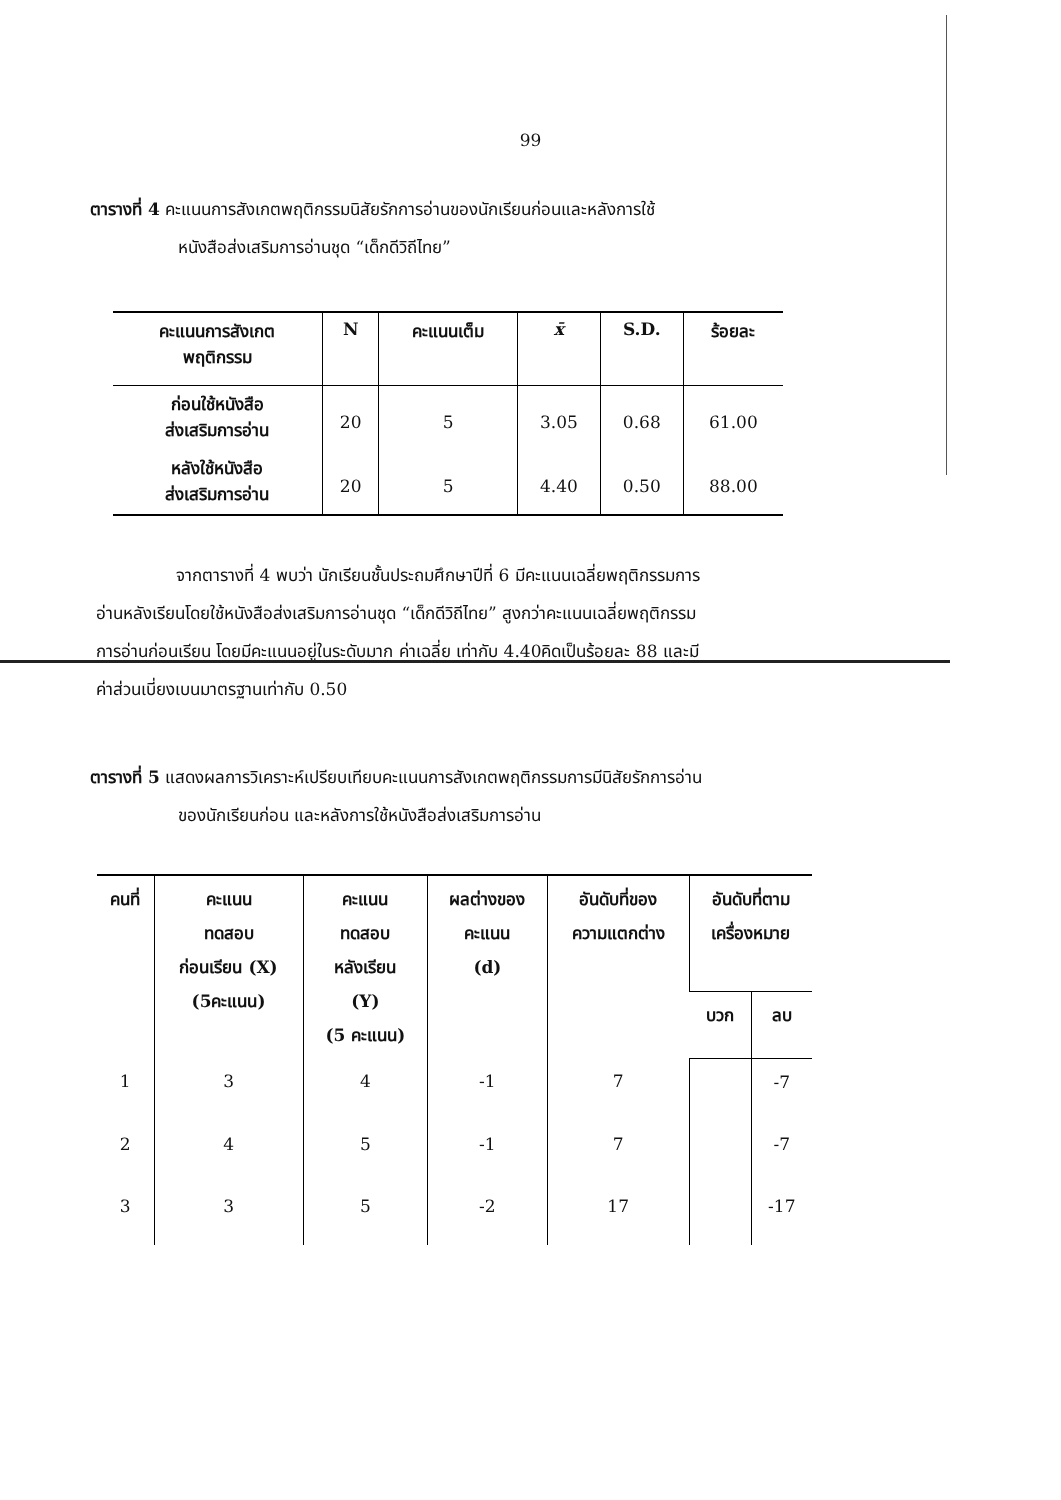99
ตารางที่ 4 คะแนนการสังเกตพฤติกรรมนิสัยรักการอ่านของนักเรียนก่อนและหลังการใช้
หนังสือส่งเสริมการอ่านชุด “เด็กดีวิถีไทย”
| คะแนนการสังเกต พฤติกรรม | N | คะแนนเต็ม | x̄ | S.D. | ร้อยละ |
| --- | --- | --- | --- | --- | --- |
| ก่อนใช้หนังสือ ส่งเสริมการอ่าน | 20 | 5 | 3.05 | 0.68 | 61.00 |
| หลังใช้หนังสือ ส่งเสริมการอ่าน | 20 | 5 | 4.40 | 0.50 | 88.00 |
จากตารางที่ 4 พบว่า นักเรียนชั้นประถมศึกษาปีที่ 6 มีคะแนนเฉลี่ยพฤติกรรมการ
อ่านหลังเรียนโดยใช้หนังสือส่งเสริมการอ่านชุด “เด็กดีวิถีไทย” สูงกว่าคะแนนเฉลี่ยพฤติกรรม
การอ่านก่อนเรียน โดยมีคะแนนอยู่ในระดับมาก ค่าเฉลี่ย เท่ากับ 4.40คิดเป็นร้อยละ 88 และมี
ค่าส่วนเบี่ยงเบนมาตรฐานเท่ากับ 0.50
ตารางที่ 5 แสดงผลการวิเคราะห์เปรียบเทียบคะแนนการสังเกตพฤติกรรมการมีนิสัยรักการอ่าน
ของนักเรียนก่อน และหลังการใช้หนังสือส่งเสริมการอ่าน
| คนที่ | คะแนน ทดสอบ ก่อนเรียน (X) (5คะแนน) | คะแนน ทดสอบ หลังเรียน (Y) (5 คะแนน) | ผลต่างของ คะแนน (d) | อันดับที่ของ ความแตกต่าง | อันดับที่ตาม เครื่องหมาย | |
| --- | --- | --- | --- | --- | --- | --- |
| | | | | | บวก | ลบ |
| 1 | 3 | 4 | -1 | 7 | | -7 |
| 2 | 4 | 5 | -1 | 7 | | -7 |
| 3 | 3 | 5 | -2 | 17 | | -17 |